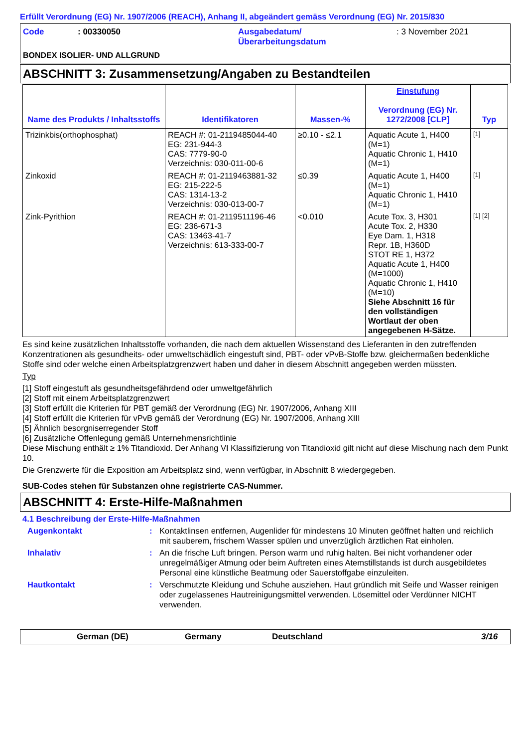Erfüllt Verordnung (EG) Nr. 1907/2006 (REACH), Anhang II, abgeändert gemäss Verordnung (EG) Nr. 2015/830
Code: 00330050 Ausgabedatum/
Überarbeitungsdatum: 3 November 2021
BONDEX ISOLIER- UND ALLGRUND
ABSCHNITT 3: Zusammensetzung/Angaben zu Bestandteilen
| Name des Produkts / Inhaltsstoffs | Identifikatoren | Massen-% | Einstufung Verordnung (EG) Nr. 1272/2008 [CLP] | Typ |
| --- | --- | --- | --- | --- |
| Trizinkbis(orthophosphat) | REACH #: 01-2119485044-40 EG: 231-944-3 CAS: 7779-90-0 Verzeichnis: 030-011-00-6 | ≥0.10 - ≤2.1 | Aquatic Acute 1, H400 (M=1) Aquatic Chronic 1, H410 (M=1) | [1] |
| Zinkoxid | REACH #: 01-2119463881-32 EG: 215-222-5 CAS: 1314-13-2 Verzeichnis: 030-013-00-7 | ≤0.39 | Aquatic Acute 1, H400 (M=1) Aquatic Chronic 1, H410 (M=1) | [1] |
| Zink-Pyrithion | REACH #: 01-2119511196-46 EG: 236-671-3 CAS: 13463-41-7 Verzeichnis: 613-333-00-7 | <0.010 | Acute Tox. 3, H301 Acute Tox. 2, H330 Eye Dam. 1, H318 Repr. 1B, H360D STOT RE 1, H372 Aquatic Acute 1, H400 (M=1000) Aquatic Chronic 1, H410 (M=10) Siehe Abschnitt 16 für den vollständigen Wortlaut der oben angegebenen H-Sätze. | [1] [2] |
Es sind keine zusätzlichen Inhaltsstoffe vorhanden, die nach dem aktuellen Wissenstand des Lieferanten in den zutreffenden Konzentrationen als gesundheits- oder umweltschädlich eingestuft sind, PBT- oder vPvB-Stoffe bzw. gleichermaßen bedenkliche Stoffe sind oder welche einen Arbeitsplatzgrenzwert haben und daher in diesem Abschnitt angegeben werden müssten.
Typ
[1] Stoff eingestuft als gesundheitsgefährdend oder umweltgefährlich
[2] Stoff mit einem Arbeitsplatzgrenzwert
[3] Stoff erfüllt die Kriterien für PBT gemäß der Verordnung (EG) Nr. 1907/2006, Anhang XIII
[4] Stoff erfüllt die Kriterien für vPvB gemäß der Verordnung (EG) Nr. 1907/2006, Anhang XIII
[5] Ähnlich besorgniserregender Stoff
[6] Zusätzliche Offenlegung gemäß Unternehmensrichtlinie
Diese Mischung enthält ≥ 1% Titandioxid. Der Anhang VI Klassifizierung von Titandioxid gilt nicht auf diese Mischung nach dem Punkt 10.
Die Grenzwerte für die Exposition am Arbeitsplatz sind, wenn verfügbar, in Abschnitt 8 wiedergegeben.
SUB-Codes stehen für Substanzen ohne registrierte CAS-Nummer.
ABSCHNITT 4: Erste-Hilfe-Maßnahmen
4.1 Beschreibung der Erste-Hilfe-Maßnahmen
Augenkontakt: Kontaktlinsen entfernen, Augenlider für mindestens 10 Minuten geöffnet halten und reichlich mit sauberem, frischem Wasser spülen und unverzüglich ärztlichen Rat einholen.
Inhalativ: An die frische Luft bringen. Person warm und ruhig halten. Bei nicht vorhandener oder unregelmäßiger Atmung oder beim Auftreten eines Atemstillstands ist durch ausgebildetes Personal eine künstliche Beatmung oder Sauerstoffgabe einzuleiten.
Hautkontakt: Verschmutzte Kleidung und Schuhe ausziehen. Haut gründlich mit Seife und Wasser reinigen oder zugelassenes Hautreinigungsmittel verwenden. Lösemittel oder Verdünner NICHT verwenden.
German (DE) Germany Deutschland 3/16